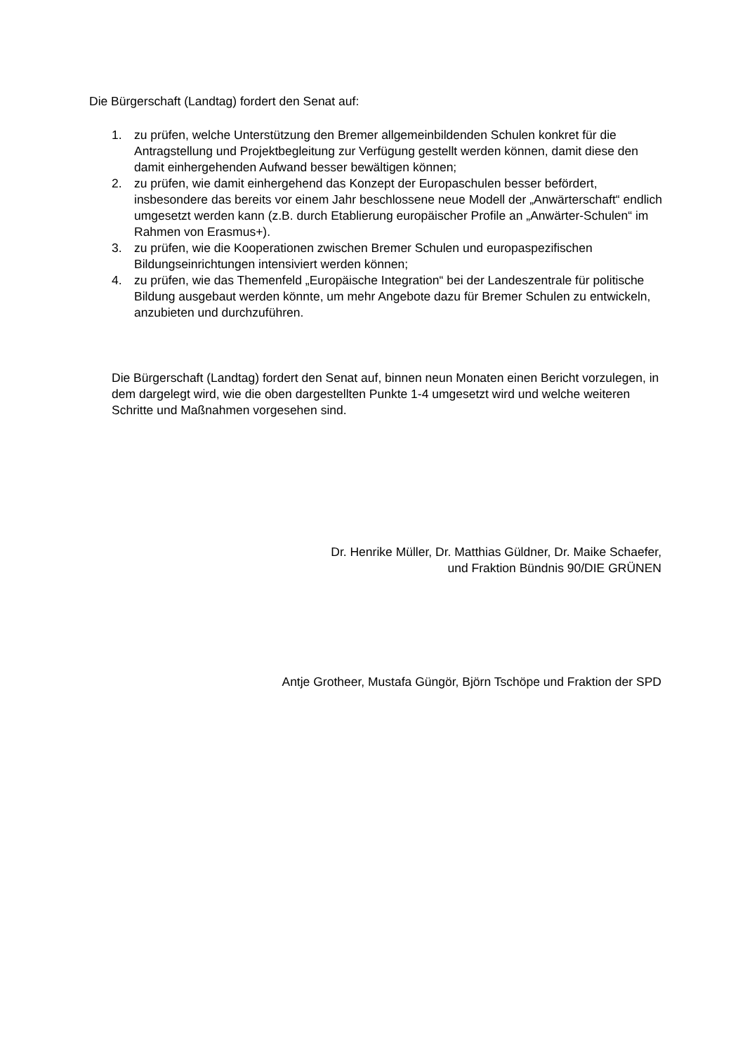Die Bürgerschaft (Landtag) fordert den Senat auf:
1. zu prüfen, welche Unterstützung den Bremer allgemeinbildenden Schulen konkret für die Antragstellung und Projektbegleitung zur Verfügung gestellt werden können, damit diese den damit einhergehenden Aufwand besser bewältigen können;
2. zu prüfen, wie damit einhergehend das Konzept der Europaschulen besser befördert, insbesondere das bereits vor einem Jahr beschlossene neue Modell der „Anwärterschaft“ endlich umgesetzt werden kann (z.B. durch Etablierung europäischer Profile an „Anwärter-Schulen“ im Rahmen von Erasmus+).
3. zu prüfen, wie die Kooperationen zwischen Bremer Schulen und europaspezifischen Bildungseinrichtungen intensiviert werden können;
4. zu prüfen, wie das Themenfeld „Europäische Integration“ bei der Landeszentrale für politische Bildung ausgebaut werden könnte, um mehr Angebote dazu für Bremer Schulen zu entwickeln, anzubieten und durchzuführen.
Die Bürgerschaft (Landtag) fordert den Senat auf, binnen neun Monaten einen Bericht vorzulegen, in dem dargelegt wird, wie die oben dargestellten Punkte 1-4 umgesetzt wird und welche weiteren Schritte und Maßnahmen vorgesehen sind.
Dr. Henrike Müller, Dr. Matthias Güldner, Dr. Maike Schaefer,
und Fraktion Bündnis 90/DIE GRÜNEN
Antje Grotheer, Mustafa Güngör, Björn Tschöpe und Fraktion der SPD